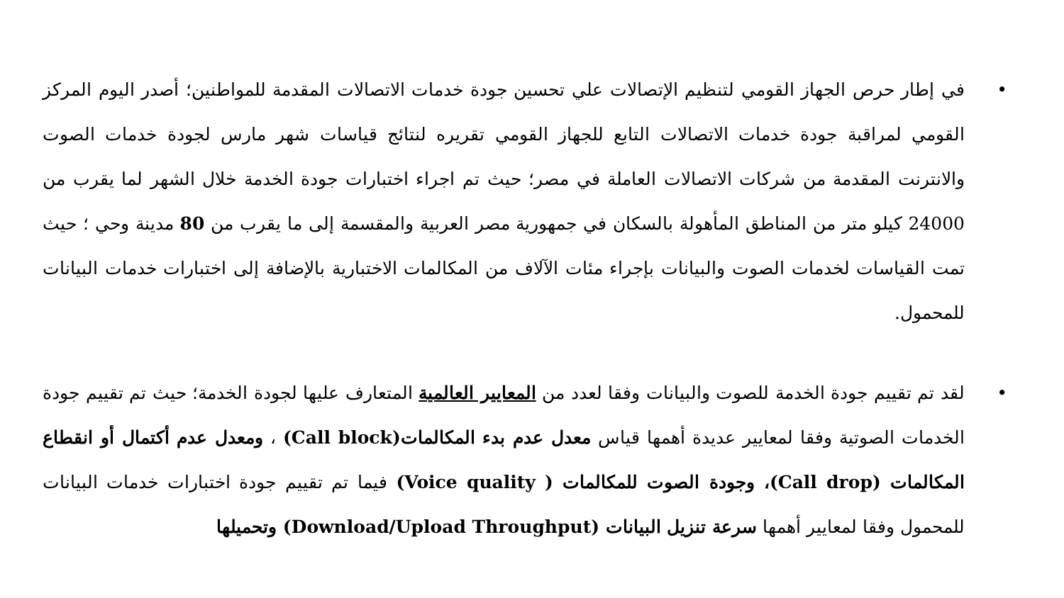• في إطار حرص الجهاز القومي لتنظيم الإتصالات علي تحسين جودة خدمات الاتصالات المقدمة للمواطنين؛ أصدر اليوم المركز القومي لمراقبة جودة خدمات الاتصالات التابع للجهاز القومي تقريره لنتائج قياسات شهر مارس لجودة خدمات الصوت والانترنت المقدمة من شركات الاتصالات العاملة في مصر؛ حيث تم اجراء اختبارات جودة الخدمة خلال الشهر لما يقرب من 24000 كيلو متر من المناطق المأهولة بالسكان في جمهورية مصر العربية والمقسمة إلى ما يقرب من 80 مدينة وحي ؛ حيث تمت القياسات لخدمات الصوت والبيانات بإجراء مئات الآلاف من المكالمات الاختبارية بالإضافة إلى اختبارات خدمات البيانات للمحمول.
• لقد تم تقييم جودة الخدمة للصوت والبيانات وفقا لعدد من المعايير العالمية المتعارف عليها لجودة الخدمة؛ حيث تم تقييم جودة الخدمات الصوتية وفقا لمعايير عديدة أهمها قياس معدل عدم بدء المكالمات(Call block) ، ومعدل عدم أكتمال أو انقطاع المكالمات (Call drop)، وجودة الصوت للمكالمات ( Voice quality) فيما تم تقييم جودة اختبارات خدمات البيانات للمحمول وفقا لمعايير أهمها سرعة تنزيل البيانات (Download/Upload Throughput) وتحميلها